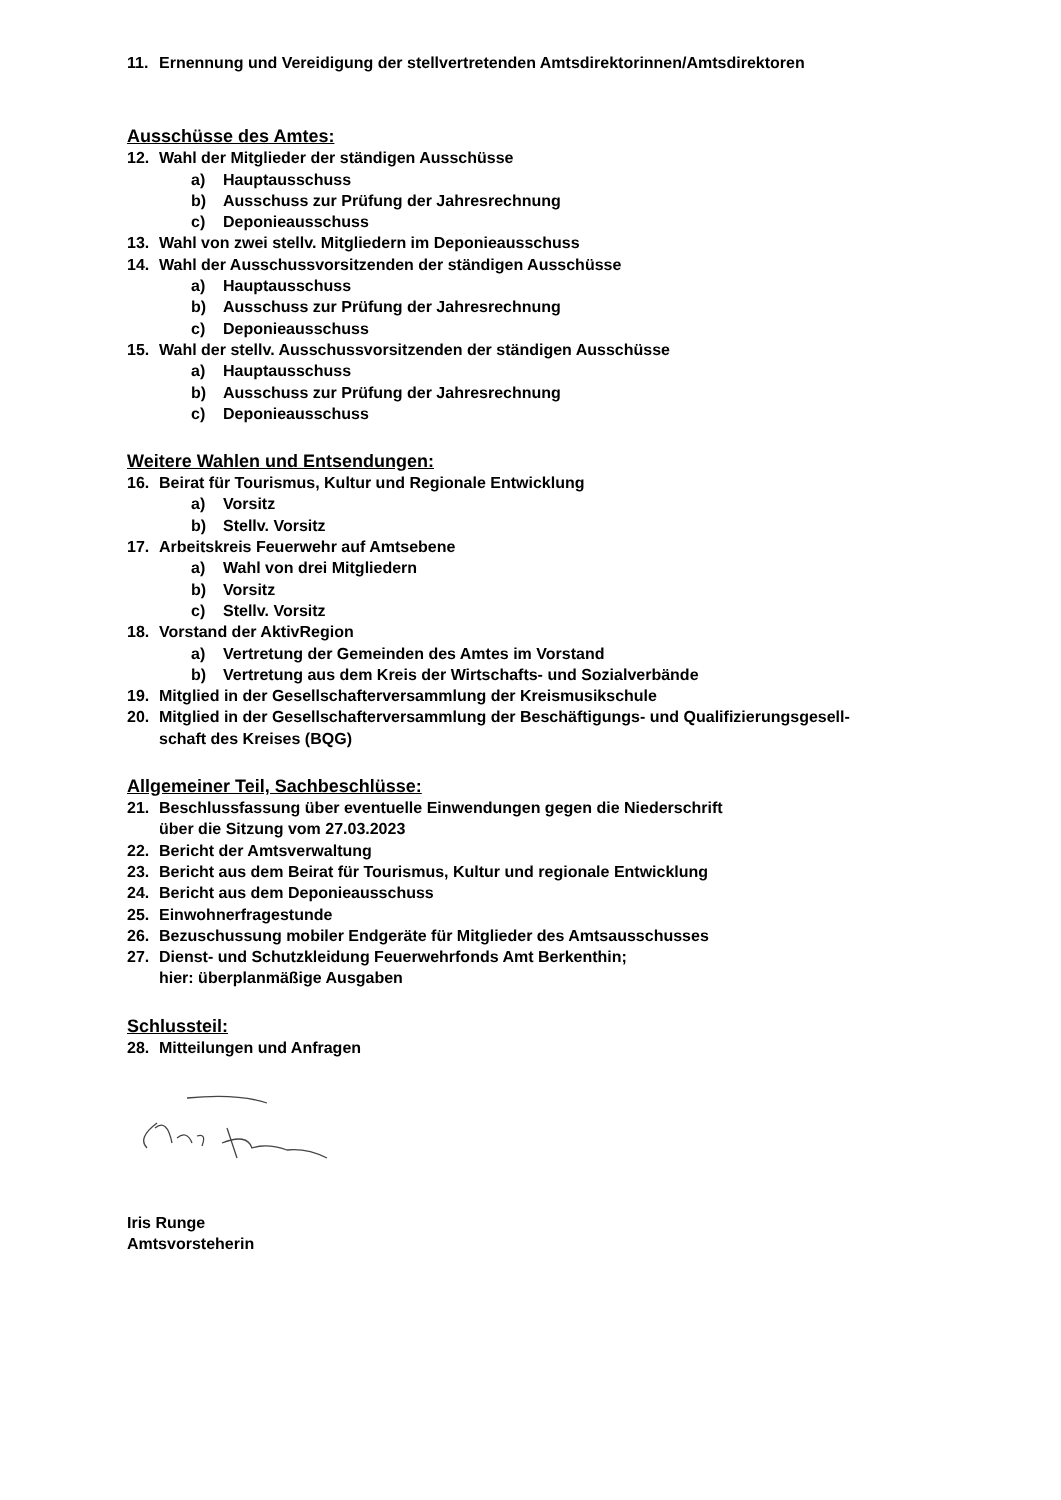11. Ernennung und Vereidigung der stellvertretenden Amtsdirektorinnen/Amtsdirektoren
Ausschüsse des Amtes:
12. Wahl der Mitglieder der ständigen Ausschüsse
a) Hauptausschuss
b) Ausschuss zur Prüfung der Jahresrechnung
c) Deponieausschuss
13. Wahl von zwei stellv. Mitgliedern im Deponieausschuss
14. Wahl der Ausschussvorsitzenden der ständigen Ausschüsse
a) Hauptausschuss
b) Ausschuss zur Prüfung der Jahresrechnung
c) Deponieausschuss
15. Wahl der stellv. Ausschussvorsitzenden der ständigen Ausschüsse
a) Hauptausschuss
b) Ausschuss zur Prüfung der Jahresrechnung
c) Deponieausschuss
Weitere Wahlen und Entsendungen:
16. Beirat für Tourismus, Kultur und Regionale Entwicklung
a) Vorsitz
b) Stellv. Vorsitz
17. Arbeitskreis Feuerwehr auf Amtsebene
a) Wahl von drei Mitgliedern
b) Vorsitz
c) Stellv. Vorsitz
18. Vorstand der AktivRegion
a) Vertretung der Gemeinden des Amtes im Vorstand
b) Vertretung aus dem Kreis der Wirtschafts- und Sozialverbände
19. Mitglied in der Gesellschafterversammlung der Kreismusikschule
20. Mitglied in der Gesellschafterversammlung der Beschäftigungs- und Qualifizierungsgesell-
schaft des Kreises (BQG)
Allgemeiner Teil, Sachbeschlüsse:
21. Beschlussfassung über eventuelle Einwendungen gegen die Niederschrift
über die Sitzung vom 27.03.2023
22. Bericht der Amtsverwaltung
23. Bericht aus dem Beirat für Tourismus, Kultur und regionale Entwicklung
24. Bericht aus dem Deponieausschuss
25. Einwohnerfragestunde
26. Bezuschussung mobiler Endgeräte für Mitglieder des Amtsausschusses
27. Dienst- und Schutzkleidung Feuerwehrfonds Amt Berkenthin;
hier: überplanmäßige Ausgaben
Schlussteil:
28. Mitteilungen und Anfragen
Iris Runge
Amtsvorsteherin